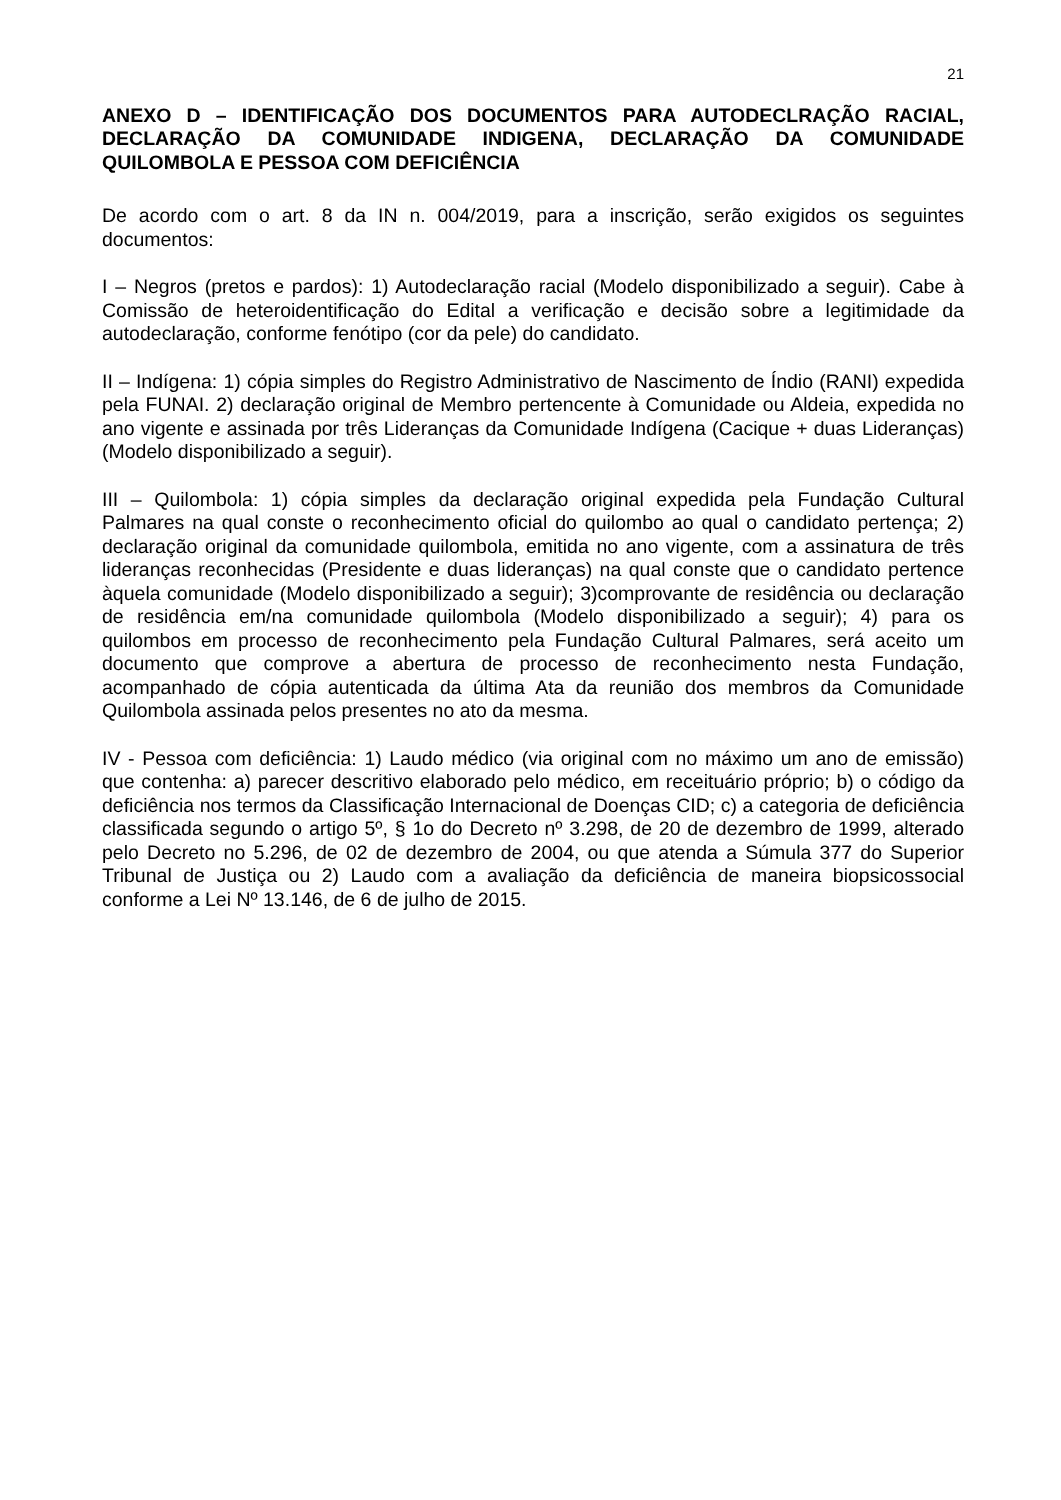21
ANEXO D – IDENTIFICAÇÃO DOS DOCUMENTOS PARA AUTODECLRAÇÃO RACIAL, DECLARAÇÃO DA COMUNIDADE INDIGENA, DECLARAÇÃO DA COMUNIDADE QUILOMBOLA E PESSOA COM DEFICIÊNCIA
De acordo com o art. 8 da IN n. 004/2019, para a inscrição, serão exigidos os seguintes documentos:
I – Negros (pretos e pardos): 1) Autodeclaração racial (Modelo disponibilizado a seguir). Cabe à Comissão de heteroidentificação do Edital a verificação e decisão sobre a legitimidade da autodeclaração, conforme fenótipo (cor da pele) do candidato.
II – Indígena: 1) cópia simples do Registro Administrativo de Nascimento de Índio (RANI) expedida pela FUNAI. 2) declaração original de Membro pertencente à Comunidade ou Aldeia, expedida no ano vigente e assinada por três Lideranças da Comunidade Indígena (Cacique + duas Lideranças) (Modelo disponibilizado a seguir).
III – Quilombola: 1) cópia simples da declaração original expedida pela Fundação Cultural Palmares na qual conste o reconhecimento oficial do quilombo ao qual o candidato pertença; 2) declaração original da comunidade quilombola, emitida no ano vigente, com a assinatura de três lideranças reconhecidas (Presidente e duas lideranças) na qual conste que o candidato pertence àquela comunidade (Modelo disponibilizado a seguir); 3)comprovante de residência ou declaração de residência em/na comunidade quilombola (Modelo disponibilizado a seguir); 4) para os quilombos em processo de reconhecimento pela Fundação Cultural Palmares, será aceito um documento que comprove a abertura de processo de reconhecimento nesta Fundação, acompanhado de cópia autenticada da última Ata da reunião dos membros da Comunidade Quilombola assinada pelos presentes no ato da mesma.
IV - Pessoa com deficiência: 1) Laudo médico (via original com no máximo um ano de emissão) que contenha: a) parecer descritivo elaborado pelo médico, em receituário próprio; b) o código da deficiência nos termos da Classificação Internacional de Doenças CID; c) a categoria de deficiência classificada segundo o artigo 5º, § 1o do Decreto nº 3.298, de 20 de dezembro de 1999, alterado pelo Decreto no 5.296, de 02 de dezembro de 2004, ou que atenda a Súmula 377 do Superior Tribunal de Justiça ou 2) Laudo com a avaliação da deficiência de maneira biopsicossocial conforme a Lei Nº 13.146, de 6 de julho de 2015.